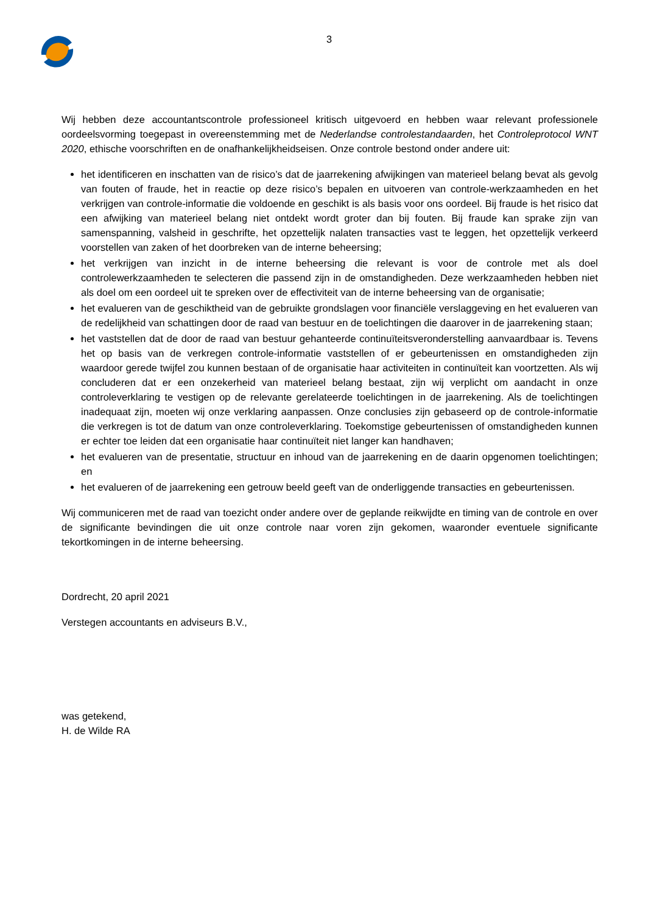3
Wij hebben deze accountantscontrole professioneel kritisch uitgevoerd en hebben waar relevant professionele oordeelsvorming toegepast in overeenstemming met de Nederlandse controlestandaarden, het Controleprotocol WNT 2020, ethische voorschriften en de onafhankelijkheidseisen. Onze controle bestond onder andere uit:
het identificeren en inschatten van de risico’s dat de jaarrekening afwijkingen van materieel belang bevat als gevolg van fouten of fraude, het in reactie op deze risico’s bepalen en uitvoeren van controle-werkzaamheden en het verkrijgen van controle-informatie die voldoende en geschikt is als basis voor ons oordeel. Bij fraude is het risico dat een afwijking van materieel belang niet ontdekt wordt groter dan bij fouten. Bij fraude kan sprake zijn van samenspanning, valsheid in geschrifte, het opzettelijk nalaten transacties vast te leggen, het opzettelijk verkeerd voorstellen van zaken of het doorbreken van de interne beheersing;
het verkrijgen van inzicht in de interne beheersing die relevant is voor de controle met als doel controlewerkzaamheden te selecteren die passend zijn in de omstandigheden. Deze werkzaamheden hebben niet als doel om een oordeel uit te spreken over de effectiviteit van de interne beheersing van de organisatie;
het evalueren van de geschiktheid van de gebruikte grondslagen voor financiële verslaggeving en het evalueren van de redelijkheid van schattingen door de raad van bestuur en de toelichtingen die daarover in de jaarrekening staan;
het vaststellen dat de door de raad van bestuur gehanteerde continuïteitsveronderstelling aanvaardbaar is. Tevens het op basis van de verkregen controle-informatie vaststellen of er gebeurtenissen en omstandigheden zijn waardoor gerede twijfel zou kunnen bestaan of de organisatie haar activiteiten in continuïteit kan voortzetten. Als wij concluderen dat er een onzekerheid van materieel belang bestaat, zijn wij verplicht om aandacht in onze controleverklaring te vestigen op de relevante gerelateerde toelichtingen in de jaarrekening. Als de toelichtingen inadequaat zijn, moeten wij onze verklaring aanpassen. Onze conclusies zijn gebaseerd op de controle-informatie die verkregen is tot de datum van onze controleverklaring. Toekomstige gebeurtenissen of omstandigheden kunnen er echter toe leiden dat een organisatie haar continuïteit niet langer kan handhaven;
het evalueren van de presentatie, structuur en inhoud van de jaarrekening en de daarin opgenomen toelichtingen; en
het evalueren of de jaarrekening een getrouw beeld geeft van de onderliggende transacties en gebeurtenissen.
Wij communiceren met de raad van toezicht onder andere over de geplande reikwijdte en timing van de controle en over de significante bevindingen die uit onze controle naar voren zijn gekomen, waaronder eventuele significante tekortkomingen in de interne beheersing.
Dordrecht, 20 april 2021
Verstegen accountants en adviseurs B.V.,
was getekend,
H. de Wilde RA